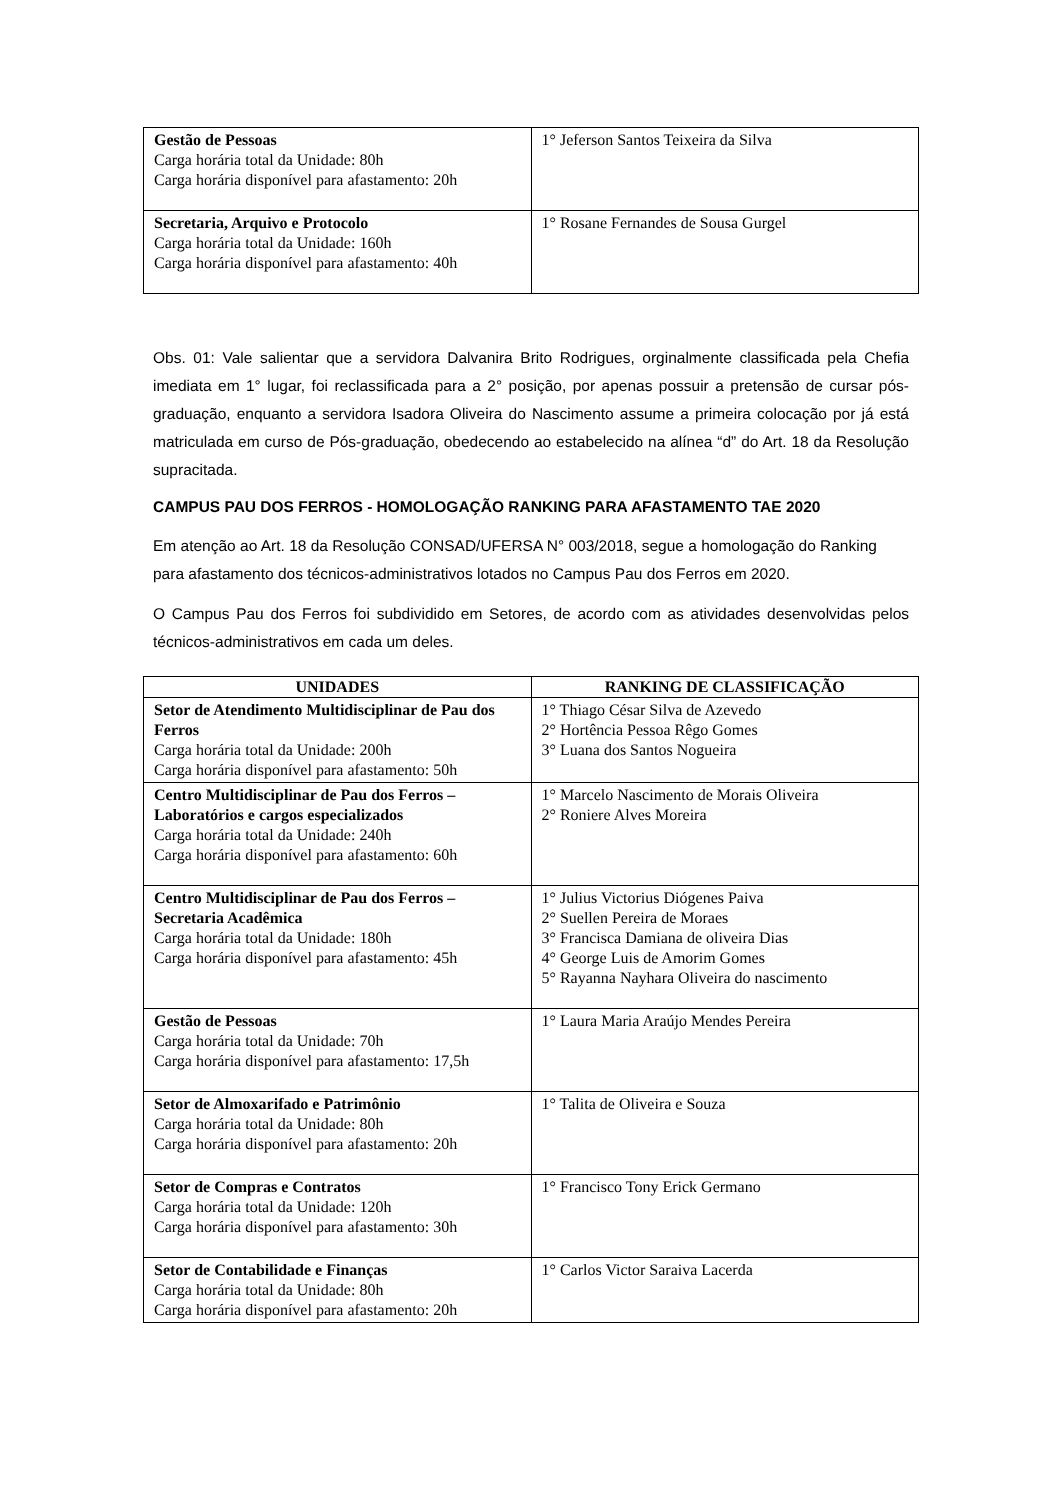| Gestão de Pessoas Carga horária total da Unidade: 80h Carga horária disponível para afastamento: 20h | 1° Jeferson Santos Teixeira da Silva |
| Secretaria, Arquivo e Protocolo Carga horária total da Unidade: 160h Carga horária disponível para afastamento: 40h | 1° Rosane Fernandes de Sousa Gurgel |
Obs. 01: Vale salientar que a servidora Dalvanira Brito Rodrigues, orginalmente classificada pela Chefia imediata em 1° lugar, foi reclassificada para a 2° posição, por apenas possuir a pretensão de cursar pós-graduação, enquanto a servidora Isadora Oliveira do Nascimento assume a primeira colocação por já está matriculada em curso de Pós-graduação, obedecendo ao estabelecido na alínea “d” do Art. 18 da Resolução supracitada.
CAMPUS PAU DOS FERROS - HOMOLOGAÇÃO RANKING PARA AFASTAMENTO TAE 2020
Em atenção ao Art. 18 da Resolução CONSAD/UFERSA N° 003/2018, segue a homologação do Ranking para afastamento dos técnicos-administrativos lotados no Campus Pau dos Ferros em 2020.
O Campus Pau dos Ferros foi subdividido em Setores, de acordo com as atividades desenvolvidas pelos técnicos-administrativos em cada um deles.
| UNIDADES | RANKING DE CLASSIFICAÇÃO |
| --- | --- |
| Setor de Atendimento Multidisciplinar de Pau dos Ferros Carga horária total da Unidade: 200h Carga horária disponível para afastamento: 50h | 1° Thiago César Silva de Azevedo 2° Hortência Pessoa Rêgo Gomes 3° Luana dos Santos Nogueira |
| Centro Multidisciplinar de Pau dos Ferros – Laboratórios e cargos especializados Carga horária total da Unidade: 240h Carga horária disponível para afastamento: 60h | 1° Marcelo Nascimento de Morais Oliveira 2° Roniere Alves Moreira |
| Centro Multidisciplinar de Pau dos Ferros – Secretaria Acadêmica Carga horária total da Unidade: 180h Carga horária disponível para afastamento: 45h | 1° Julius Victorius Diógenes Paiva 2° Suellen Pereira de Moraes 3° Francisca Damiana de oliveira Dias 4° George Luis de Amorim Gomes 5° Rayanna Nayhara Oliveira do nascimento |
| Gestão de Pessoas Carga horária total da Unidade: 70h Carga horária disponível para afastamento: 17,5h | 1° Laura Maria Araújo Mendes Pereira |
| Setor de Almoxarifado e Patrimônio Carga horária total da Unidade: 80h Carga horária disponível para afastamento: 20h | 1° Talita de Oliveira e Souza |
| Setor de Compras e Contratos Carga horária total da Unidade: 120h Carga horária disponível para afastamento: 30h | 1° Francisco Tony Erick Germano |
| Setor de Contabilidade e Finanças Carga horária total da Unidade: 80h Carga horária disponível para afastamento: 20h | 1° Carlos Victor Saraiva Lacerda |